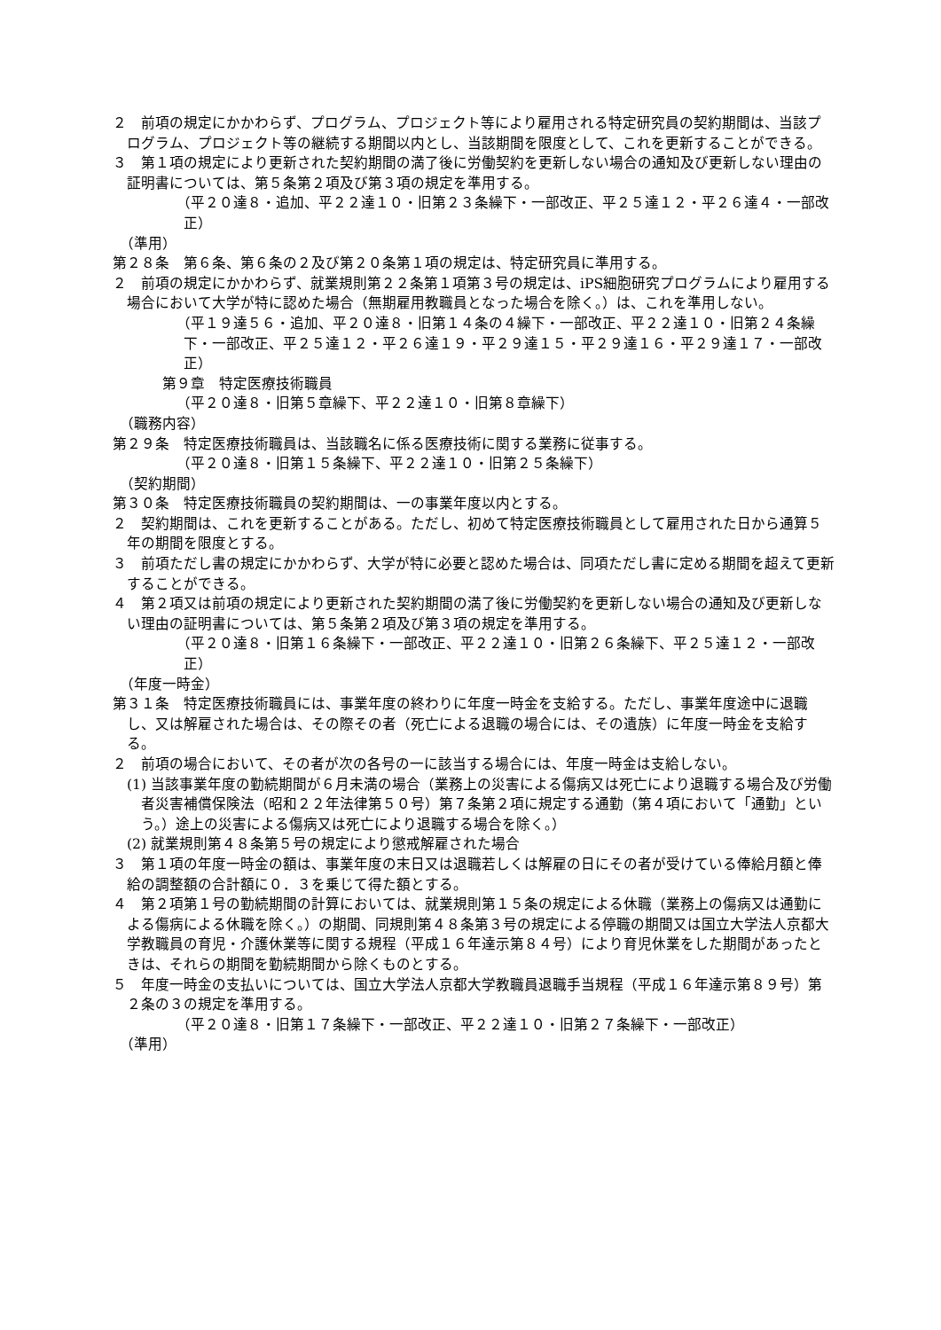２　前項の規定にかかわらず、プログラム、プロジェクト等により雇用される特定研究員の契約期間は、当該プログラム、プロジェクト等の継続する期間以内とし、当該期間を限度として、これを更新することができる。
３　第１項の規定により更新された契約期間の満了後に労働契約を更新しない場合の通知及び更新しない理由の証明書については、第５条第２項及び第３項の規定を準用する。
（平２０達８・追加、平２２達１０・旧第２３条繰下・一部改正、平２５達１２・平２６達４・一部改正）
（準用）
第２８条　第６条、第６条の２及び第２０条第１項の規定は、特定研究員に準用する。
２　前項の規定にかかわらず、就業規則第２２条第１項第３号の規定は、iPS細胞研究プログラムにより雇用する場合において大学が特に認めた場合（無期雇用教職員となった場合を除く。）は、これを準用しない。
（平１９達５６・追加、平２０達８・旧第１４条の４繰下・一部改正、平２２達１０・旧第２４条繰下・一部改正、平２５達１２・平２６達１９・平２９達１５・平２９達１６・平２９達１７・一部改正）
第９章　特定医療技術職員
（平２０達８・旧第５章繰下、平２２達１０・旧第８章繰下）
（職務内容）
第２９条　特定医療技術職員は、当該職名に係る医療技術に関する業務に従事する。
（平２０達８・旧第１５条繰下、平２２達１０・旧第２５条繰下）
（契約期間）
第３０条　特定医療技術職員の契約期間は、一の事業年度以内とする。
２　契約期間は、これを更新することがある。ただし、初めて特定医療技術職員として雇用された日から通算５年の期間を限度とする。
３　前項ただし書の規定にかかわらず、大学が特に必要と認めた場合は、同項ただし書に定める期間を超えて更新することができる。
４　第２項又は前項の規定により更新された契約期間の満了後に労働契約を更新しない場合の通知及び更新しない理由の証明書については、第５条第２項及び第３項の規定を準用する。
（平２０達８・旧第１６条繰下・一部改正、平２２達１０・旧第２６条繰下、平２５達１２・一部改正）
（年度一時金）
第３１条　特定医療技術職員には、事業年度の終わりに年度一時金を支給する。ただし、事業年度途中に退職し、又は解雇された場合は、その際その者（死亡による退職の場合には、その遺族）に年度一時金を支給する。
２　前項の場合において、その者が次の各号の一に該当する場合には、年度一時金は支給しない。
(1) 当該事業年度の勤続期間が６月未満の場合（業務上の災害による傷病又は死亡により退職する場合及び労働者災害補償保険法（昭和２２年法律第５０号）第７条第２項に規定する通勤（第４項において「通勤」という。）途上の災害による傷病又は死亡により退職する場合を除く。）
(2) 就業規則第４８条第５号の規定により懲戒解雇された場合
３　第１項の年度一時金の額は、事業年度の末日又は退職若しくは解雇の日にその者が受けている俸給月額と俸給の調整額の合計額に０．３を乗じて得た額とする。
４　第２項第１号の勤続期間の計算においては、就業規則第１５条の規定による休職（業務上の傷病又は通勤による傷病による休職を除く。）の期間、同規則第４８条第３号の規定による停職の期間又は国立大学法人京都大学教職員の育児・介護休業等に関する規程（平成１６年達示第８４号）により育児休業をした期間があったときは、それらの期間を勤続期間から除くものとする。
５　年度一時金の支払いについては、国立大学法人京都大学教職員退職手当規程（平成１６年達示第８９号）第２条の３の規定を準用する。
（平２０達８・旧第１７条繰下・一部改正、平２２達１０・旧第２７条繰下・一部改正）
（準用）